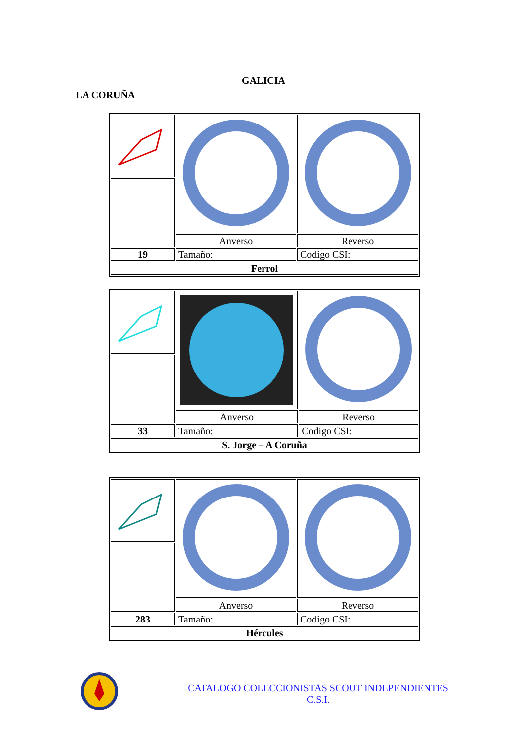GALICIA
LA CORUÑA
| | Anverso | Reverso |
| 19 | Tamaño: | Codigo CSI: |
| Ferrol | | |
| | Anverso | Reverso |
| 33 | Tamaño: | Codigo CSI: |
| S. Jorge – A Coruña | | |
| | Anverso | Reverso |
| 283 | Tamaño: | Codigo CSI: |
| Hércules | | |
CATALOGO COLECCIONISTAS SCOUT INDEPENDIENTES
C.S.I.